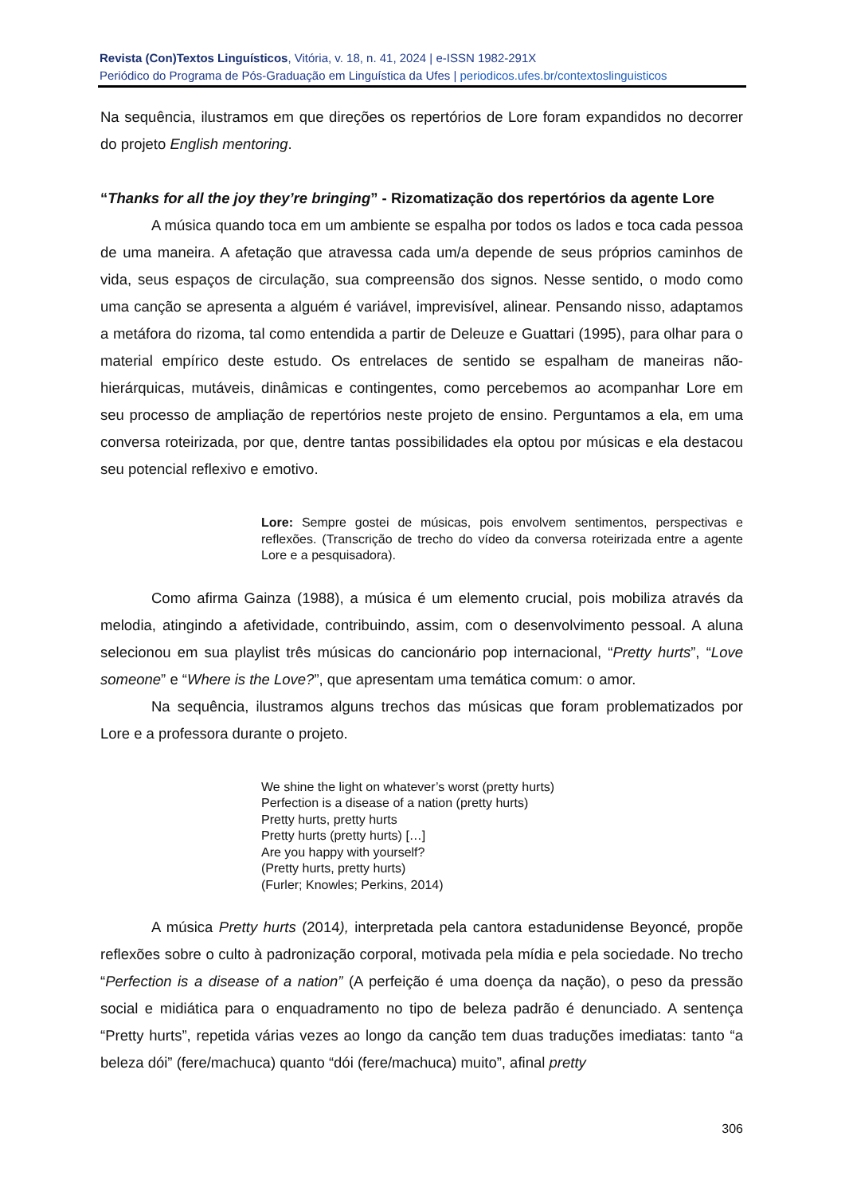Revista (Con)Textos Linguísticos, Vitória, v. 18, n. 41, 2024 | e-ISSN 1982-291X
Periódico do Programa de Pós-Graduação em Linguística da Ufes | periodicos.ufes.br/contextoslinguisticos
Na sequência, ilustramos em que direções os repertórios de Lore foram expandidos no decorrer do projeto English mentoring.
“Thanks for all the joy they’re bringing” - Rizomatização dos repertórios da agente Lore
A música quando toca em um ambiente se espalha por todos os lados e toca cada pessoa de uma maneira. A afetação que atravessa cada um/a depende de seus próprios caminhos de vida, seus espaços de circulação, sua compreensão dos signos. Nesse sentido, o modo como uma canção se apresenta a alguém é variável, imprevisível, alinear. Pensando nisso, adaptamos a metáfora do rizoma, tal como entendida a partir de Deleuze e Guattari (1995), para olhar para o material empírico deste estudo. Os entrelaces de sentido se espalham de maneiras não-hierárquicas, mutáveis, dinâmicas e contingentes, como percebemos ao acompanhar Lore em seu processo de ampliação de repertórios neste projeto de ensino. Perguntamos a ela, em uma conversa roteirizada, por que, dentre tantas possibilidades ela optou por músicas e ela destacou seu potencial reflexivo e emotivo.
Lore: Sempre gostei de músicas, pois envolvem sentimentos, perspectivas e reflexões. (Transcrição de trecho do vídeo da conversa roteirizada entre a agente Lore e a pesquisadora).
Como afirma Gainza (1988), a música é um elemento crucial, pois mobiliza através da melodia, atingindo a afetividade, contribuindo, assim, com o desenvolvimento pessoal. A aluna selecionou em sua playlist três músicas do cancionário pop internacional, “Pretty hurts”, “Love someone” e “Where is the Love?”, que apresentam uma temática comum: o amor.
Na sequência, ilustramos alguns trechos das músicas que foram problematizados por Lore e a professora durante o projeto.
We shine the light on whatever’s worst (pretty hurts)
Perfection is a disease of a nation (pretty hurts)
Pretty hurts, pretty hurts
Pretty hurts (pretty hurts) […]
Are you happy with yourself?
(Pretty hurts, pretty hurts)
(Furler; Knowles; Perkins, 2014)
A música Pretty hurts (2014), interpretada pela cantora estadunidense Beyoncé, propõe reflexões sobre o culto à padronização corporal, motivada pela mídia e pela sociedade. No trecho “Perfection is a disease of a nation” (A perfeição é uma doença da nação), o peso da pressão social e midiática para o enquadramento no tipo de beleza padrão é denunciado. A sentença “Pretty hurts”, repetida várias vezes ao longo da canção tem duas traduções imediatas: tanto “a beleza dói” (fere/machuca) quanto “dói (fere/machuca) muito”, afinal pretty
306